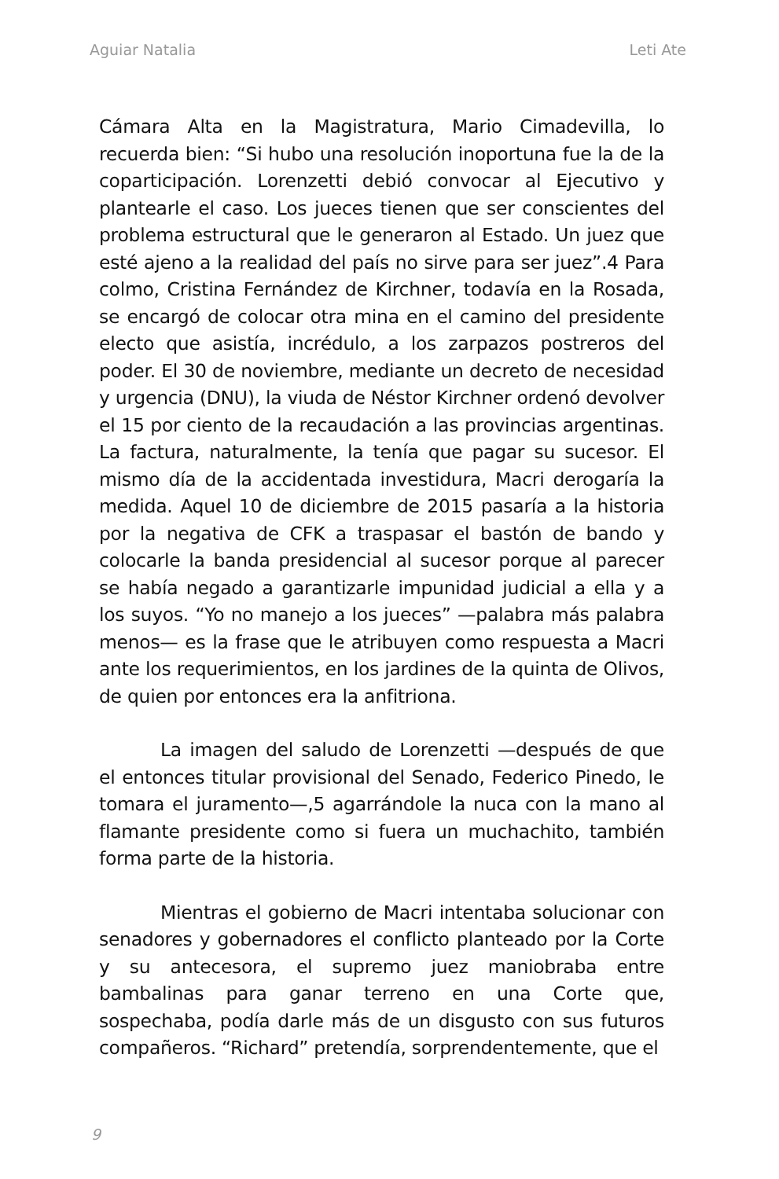Aguiar Natalia Leti Ate
Cámara Alta en la Magistratura, Mario Cimadevilla, lo recuerda bien: “Si hubo una resolución inoportuna fue la de la coparticipación. Lorenzetti debió convocar al Ejecutivo y plantearle el caso. Los jueces tienen que ser conscientes del problema estructural que le generaron al Estado. Un juez que esté ajeno a la realidad del país no sirve para ser juez”.4 Para colmo, Cristina Fernández de Kirchner, todavía en la Rosada, se encargó de colocar otra mina en el camino del presidente electo que asistía, incrédulo, a los zarpazos postreros del poder. El 30 de noviembre, mediante un decreto de necesidad y urgencia (DNU), la viuda de Néstor Kirchner ordenó devolver el 15 por ciento de la recaudación a las provincias argentinas. La factura, naturalmente, la tenía que pagar su sucesor. El mismo día de la accidentada investidura, Macri derogaría la medida. Aquel 10 de diciembre de 2015 pasaría a la historia por la negativa de CFK a traspasar el bastón de bando y colocarle la banda presidencial al sucesor porque al parecer se había negado a garantizarle impunidad judicial a ella y a los suyos. “Yo no manejo a los jueces” —palabra más palabra menos— es la frase que le atribuyen como respuesta a Macri ante los requerimientos, en los jardines de la quinta de Olivos, de quien por entonces era la anfitriona.
La imagen del saludo de Lorenzetti —después de que el entonces titular provisional del Senado, Federico Pinedo, le tomara el juramento—,5 agarrándole la nuca con la mano al flamante presidente como si fuera un muchachito, también forma parte de la historia.
Mientras el gobierno de Macri intentaba solucionar con senadores y gobernadores el conflicto planteado por la Corte y su antecesora, el supremo juez maniobraba entre bambalinas para ganar terreno en una Corte que, sospechaba, podía darle más de un disgusto con sus futuros compañeros. “Richard” pretendía, sorprendentemente, que el
9